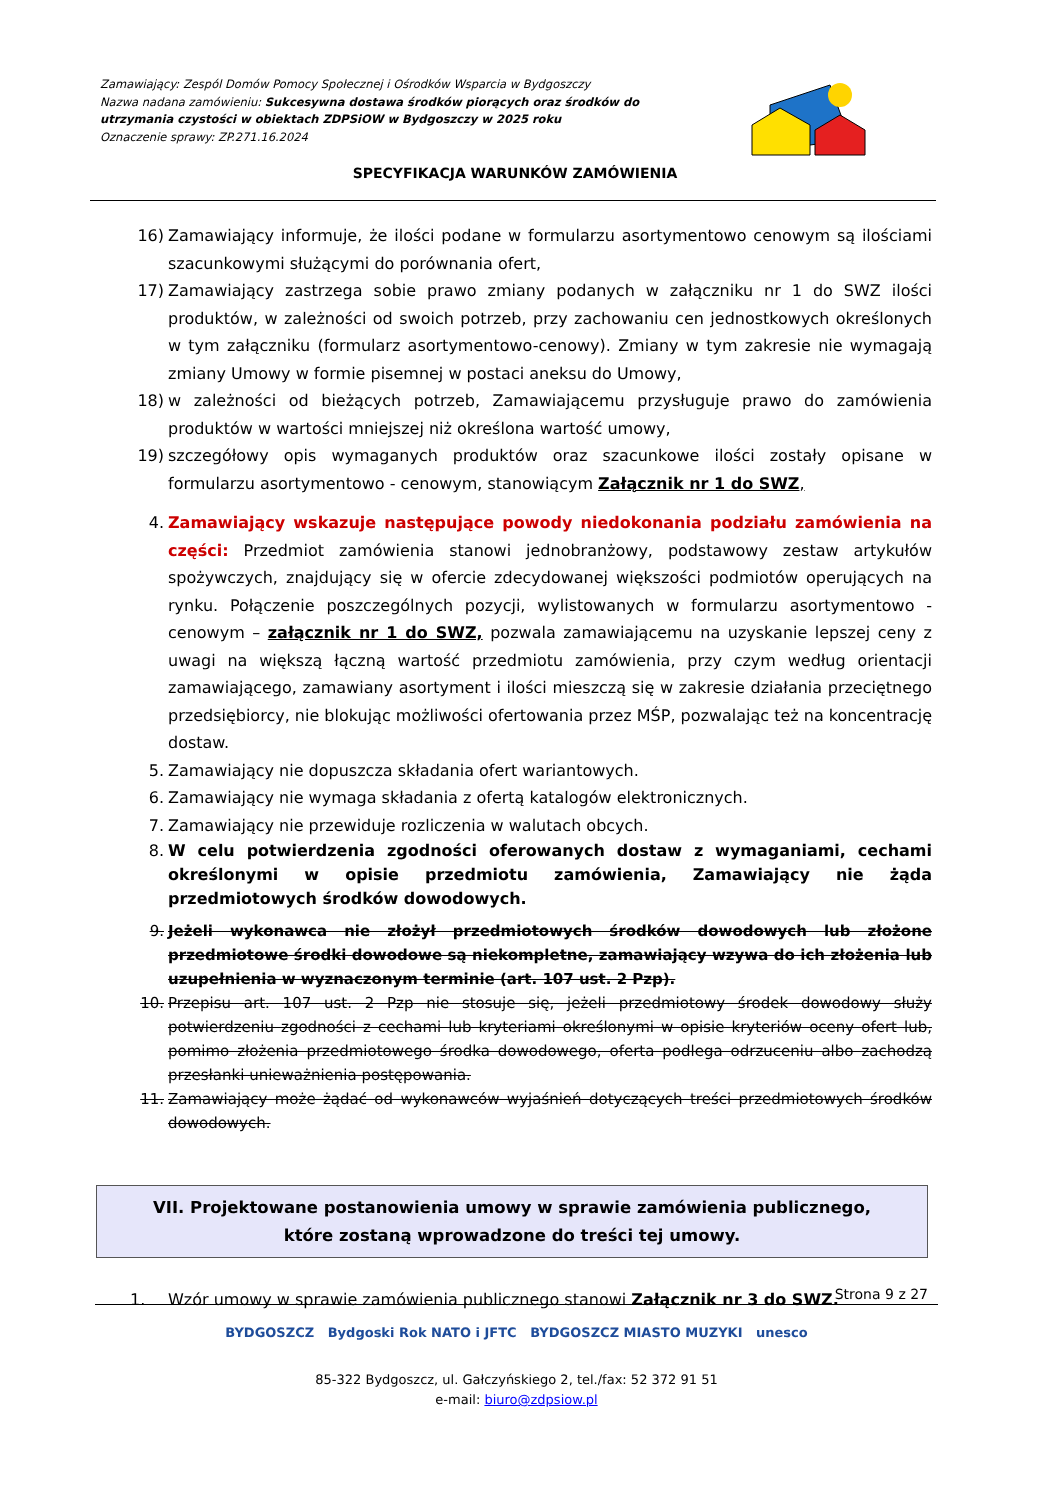Zamawiający: Zespól Domów Pomocy Społecznej i Ośrodków Wsparcia w Bydgoszczy
Nazwa nadana zamówieniu: Sukcesywna dostawa środków piorących oraz środków do utrzymania czystości w obiektach ZDPSiOW w Bydgoszczy w 2025 roku
Oznaczenie sprawy: ZP.271.16.2024
SPECYFIKACJA WARUNKÓW ZAMÓWIENIA
16) Zamawiający informuje, że ilości podane w formularzu asortymentowo cenowym są ilościami szacunkowymi służącymi do porównania ofert,
17) Zamawiający zastrzega sobie prawo zmiany podanych w załączniku nr 1 do SWZ ilości produktów, w zależności od swoich potrzeb, przy zachowaniu cen jednostkowych określonych w tym załączniku (formularz asortymentowo-cenowy). Zmiany w tym zakresie nie wymagają zmiany Umowy w formie pisemnej w postaci aneksu do Umowy,
18) w zależności od bieżących potrzeb, Zamawiającemu przysługuje prawo do zamówienia produktów w wartości mniejszej niż określona wartość umowy,
19) szczegółowy opis wymaganych produktów oraz szacunkowe ilości zostały opisane w formularzu asortymentowo - cenowym, stanowiącym Załącznik nr 1 do SWZ,
4. Zamawiający wskazuje następujące powody niedokonania podziału zamówienia na części: Przedmiot zamówienia stanowi jednobranżowy, podstawowy zestaw artykułów spożywczych, znajdujący się w ofercie zdecydowanej większości podmiotów operujących na rynku. Połączenie poszczególnych pozycji, wylistowanych w formularzu asortymentowo - cenowym – załącznik nr 1 do SWZ, pozwala zamawiającemu na uzyskanie lepszej ceny z uwagi na większą łączną wartość przedmiotu zamówienia, przy czym według orientacji zamawiającego, zamawiany asortyment i ilości mieszczą się w zakresie działania przeciętnego przedsiębiorcy, nie blokując możliwości ofertowania przez MŚP, pozwalając też na koncentrację dostaw.
5. Zamawiający nie dopuszcza składania ofert wariantowych.
6. Zamawiający nie wymaga składania z ofertą katalogów elektronicznych.
7. Zamawiający nie przewiduje rozliczenia w walutach obcych.
8. W celu potwierdzenia zgodności oferowanych dostaw z wymaganiami, cechami określonymi w opisie przedmiotu zamówienia, Zamawiający nie żąda przedmiotowych środków dowodowych.
9. Jeżeli wykonawca nie złożył przedmiotowych środków dowodowych lub złożone przedmiotowe środki dowodowe są niekompletne, zamawiający wzywa do ich złożenia lub uzupełnienia w wyznaczonym terminie (art. 107 ust. 2 Pzp).
10. Przepisu art. 107 ust. 2 Pzp nie stosuje się, jeżeli przedmiotowy środek dowodowy służy potwierdzeniu zgodności z cechami lub kryteriami określonymi w opisie kryteriów oceny ofert lub, pomimo złożenia przedmiotowego środka dowodowego, oferta podlega odrzuceniu albo zachodzą przesłanki unieważnienia postępowania.
11. Zamawiający może żądać od wykonawców wyjaśnień dotyczących treści przedmiotowych środków dowodowych.
VII. Projektowane postanowienia umowy w sprawie zamówienia publicznego, które zostaną wprowadzone do treści tej umowy.
1. Wzór umowy w sprawie zamówienia publicznego stanowi Załącznik nr 3 do SWZ.
Strona 9 z 27
BYDGOSZCZ Bydgoski Rok NATO i JFTC BYDGOSZCZ MIASTO MUZYKI unesco
85-322 Bydgoszcz, ul. Gałczyńskiego 2, tel./fax: 52 372 91 51
e-mail: biuro@zdpsiow.pl